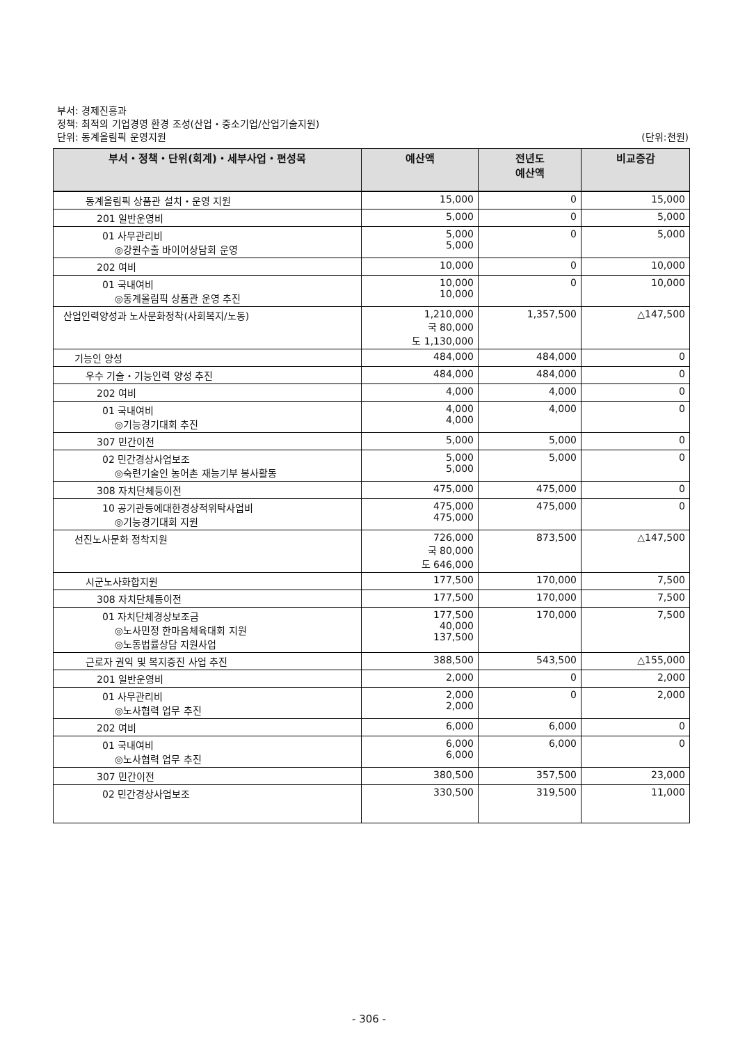부서: 경제진흥과
정책: 최적의 기업경영 환경 조성(산업・중소기업/산업기술지원)
단위: 동계올림픽 운영지원 (단위:천원)
| 부서・정책・단위(회계)・세부사업・편성목 | 예산액 | 전년도 예산액 | 비교증감 |
| --- | --- | --- | --- |
| 동계올림픽 상품관 설치・운영 지원 | 15,000 | 0 | 15,000 |
| 201 일반운영비 | 5,000 | 0 | 5,000 |
| 01 사무관리비 ◎강원수출 바이어상담회 운영 | 5,000 5,000 | 0 | 5,000 |
| 202 여비 | 10,000 | 0 | 10,000 |
| 01 국내여비 ◎동계올림픽 상품관 운영 추진 | 10,000 10,000 | 0 | 10,000 |
| 산업인력양성과 노사문화정착(사회복지/노동) | 1,210,000 국 80,000 도 1,130,000 | 1,357,500 | △147,500 |
| 기능인 양성 | 484,000 | 484,000 | 0 |
| 우수 기술・기능인력 양성 추진 | 484,000 | 484,000 | 0 |
| 202 여비 | 4,000 | 4,000 | 0 |
| 01 국내여비 ◎기능경기대회 추진 | 4,000 4,000 | 4,000 | 0 |
| 307 민간이전 | 5,000 | 5,000 | 0 |
| 02 민간경상사업보조 ◎숙련기술인 농어촌 재능기부 봉사활동 | 5,000 5,000 | 5,000 | 0 |
| 308 자치단체등이전 | 475,000 | 475,000 | 0 |
| 10 공기관등에대한경상적위탁사업비 ◎기능경기대회 지원 | 475,000 475,000 | 475,000 | 0 |
| 선진노사문화 정착지원 | 726,000 국 80,000 도 646,000 | 873,500 | △147,500 |
| 시군노사화합지원 | 177,500 | 170,000 | 7,500 |
| 308 자치단체등이전 | 177,500 | 170,000 | 7,500 |
| 01 자치단체경상보조금 ◎노사민정 한마음체육대회 지원 ◎노동법률상담 지원사업 | 177,500 40,000 137,500 | 170,000 | 7,500 |
| 근로자 권익 및 복지증진 사업 추진 | 388,500 | 543,500 | △155,000 |
| 201 일반운영비 | 2,000 | 0 | 2,000 |
| 01 사무관리비 ◎노사협력 업무 추진 | 2,000 2,000 | 0 | 2,000 |
| 202 여비 | 6,000 | 6,000 | 0 |
| 01 국내여비 ◎노사협력 업무 추진 | 6,000 6,000 | 6,000 | 0 |
| 307 민간이전 | 380,500 | 357,500 | 23,000 |
| 02 민간경상사업보조 | 330,500 | 319,500 | 11,000 |
- 306 -